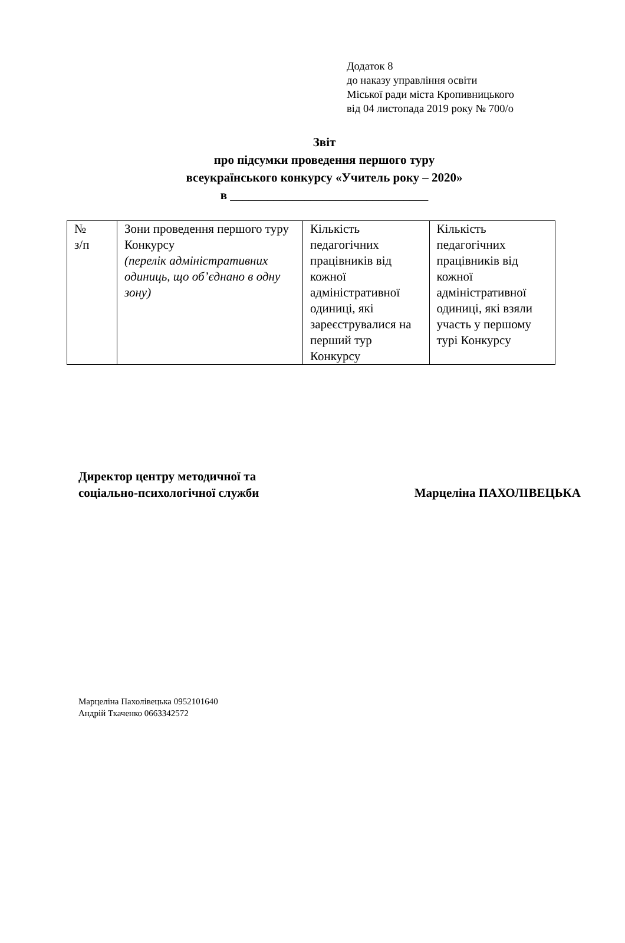Додаток 8
до наказу управління освіти
Міської ради міста Кропивницького
від 04 листопада 2019 року № 700/о
Звіт
про підсумки проведення першого туру
всеукраїнського конкурсу «Учитель року – 2020»
в ________________________________
| № з/п | Зони проведення першого туру Конкурсу (перелік адміністративних одиниць, що об’єднано в одну зону) | Кількість педагогічних працівників від кожної адміністративної одиниці, які зареєструвалися на перший тур Конкурсу | Кількість педагогічних працівників від кожної адміністративної одиниці, які взяли участь у першому турі Конкурсу |
Директор центру методичної та
соціально-психологічної служби
Марцеліна ПАХОЛІВЕЦЬКА
Марцеліна Пахолівецька 0952101640
Андрій Ткаченко 0663342572